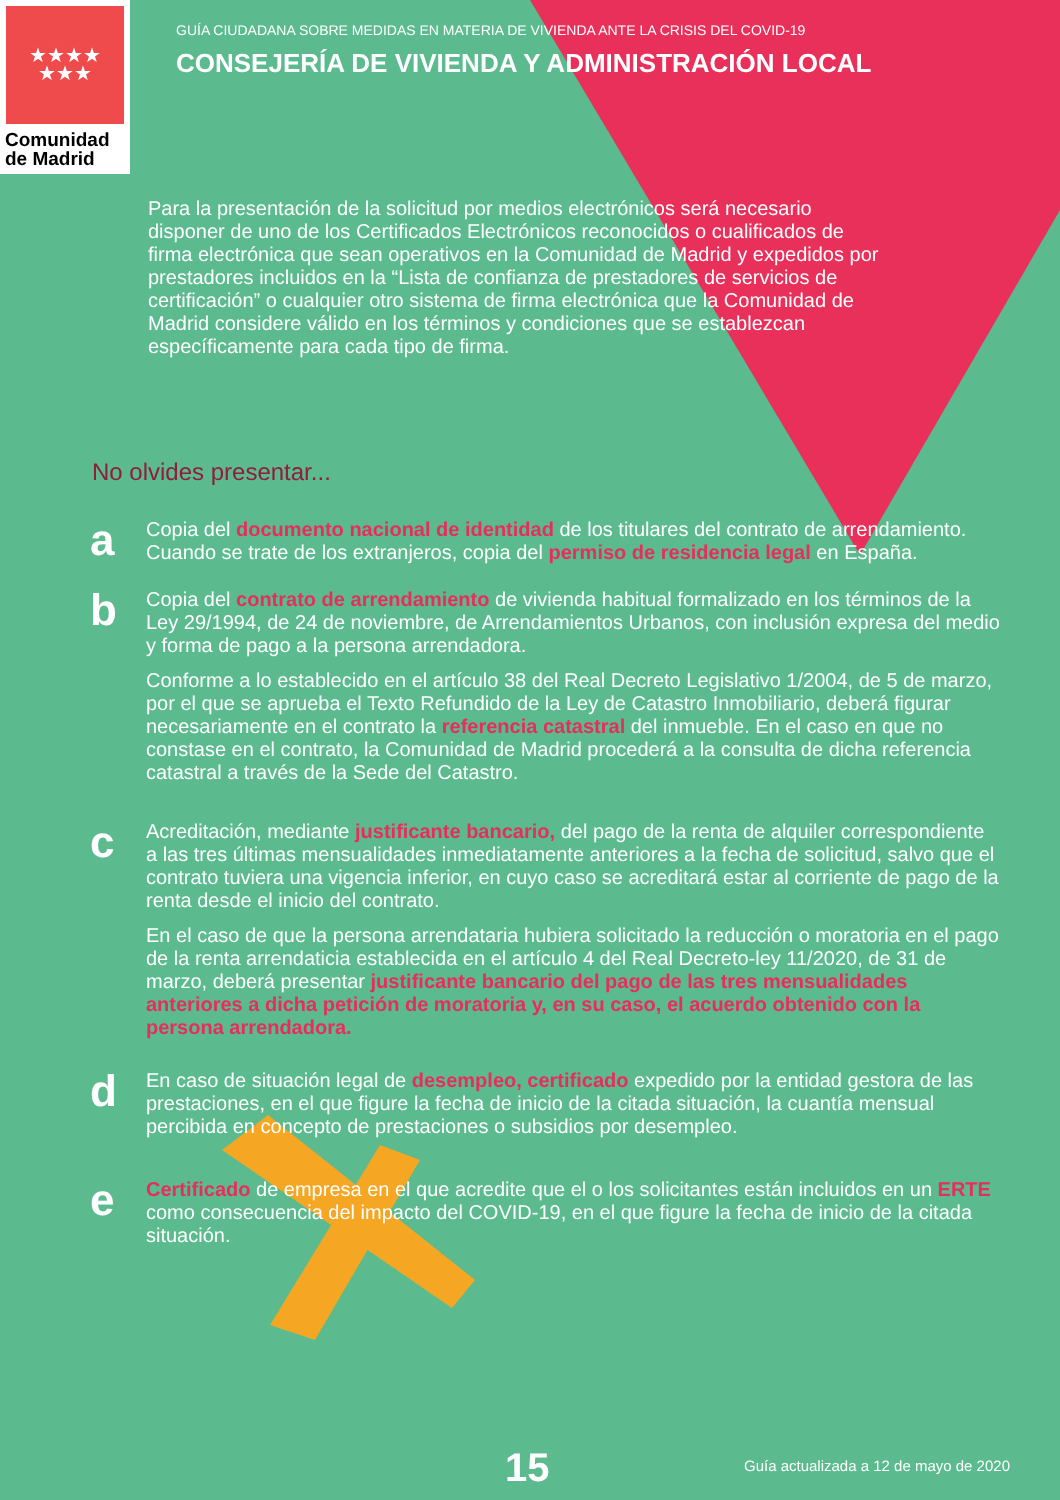★★★★
★★★
Comunidad
de Madrid
GUÍA CIUDADANA SOBRE MEDIDAS EN MATERIA DE VIVIENDA ANTE LA CRISIS DEL COVID-19
CONSEJERÍA DE VIVIENDA Y ADMINISTRACIÓN LOCAL
Para la presentación de la solicitud por medios electrónicos será necesario disponer de uno de los Certificados Electrónicos reconocidos o cualificados de firma electrónica que sean operativos en la Comunidad de Madrid y expedidos por prestadores incluidos en la “Lista de confianza de prestadores de servicios de certificación” o cualquier otro sistema de firma electrónica que la Comunidad de Madrid considere válido en los términos y condiciones que se establezcan específicamente para cada tipo de firma.
No olvides presentar...
a
Copia del documento nacional de identidad de los titulares del contrato de arrendamiento. Cuando se trate de los extranjeros, copia del permiso de residencia legal en España.
b
Copia del contrato de arrendamiento de vivienda habitual formalizado en los términos de la Ley 29/1994, de 24 de noviembre, de Arrendamientos Urbanos, con inclusión expresa del medio y forma de pago a la persona arrendadora.
Conforme a lo establecido en el artículo 38 del Real Decreto Legislativo 1/2004, de 5 de marzo, por el que se aprueba el Texto Refundido de la Ley de Catastro Inmobiliario, deberá figurar necesariamente en el contrato la referencia catastral del inmueble. En el caso en que no constase en el contrato, la Comunidad de Madrid procederá a la consulta de dicha referencia catastral a través de la Sede del Catastro.
c
Acreditación, mediante justificante bancario, del pago de la renta de alquiler correspondiente a las tres últimas mensualidades inmediatamente anteriores a la fecha de solicitud, salvo que el contrato tuviera una vigencia inferior, en cuyo caso se acreditará estar al corriente de pago de la renta desde el inicio del contrato.
En el caso de que la persona arrendataria hubiera solicitado la reducción o moratoria en el pago de la renta arrendaticia establecida en el artículo 4 del Real Decreto-ley 11/2020, de 31 de marzo, deberá presentar justificante bancario del pago de las tres mensualidades anteriores a dicha petición de moratoria y, en su caso, el acuerdo obtenido con la persona arrendadora.
d
En caso de situación legal de desempleo, certificado expedido por la entidad gestora de las prestaciones, en el que figure la fecha de inicio de la citada situación, la cuantía mensual percibida en concepto de prestaciones o subsidios por desempleo.
e
Certificado de empresa en el que acredite que el o los solicitantes están incluidos en un ERTE como consecuencia del impacto del COVID-19, en el que figure la fecha de inicio de la citada situación.
15 Guía actualizada a 12 de mayo de 2020